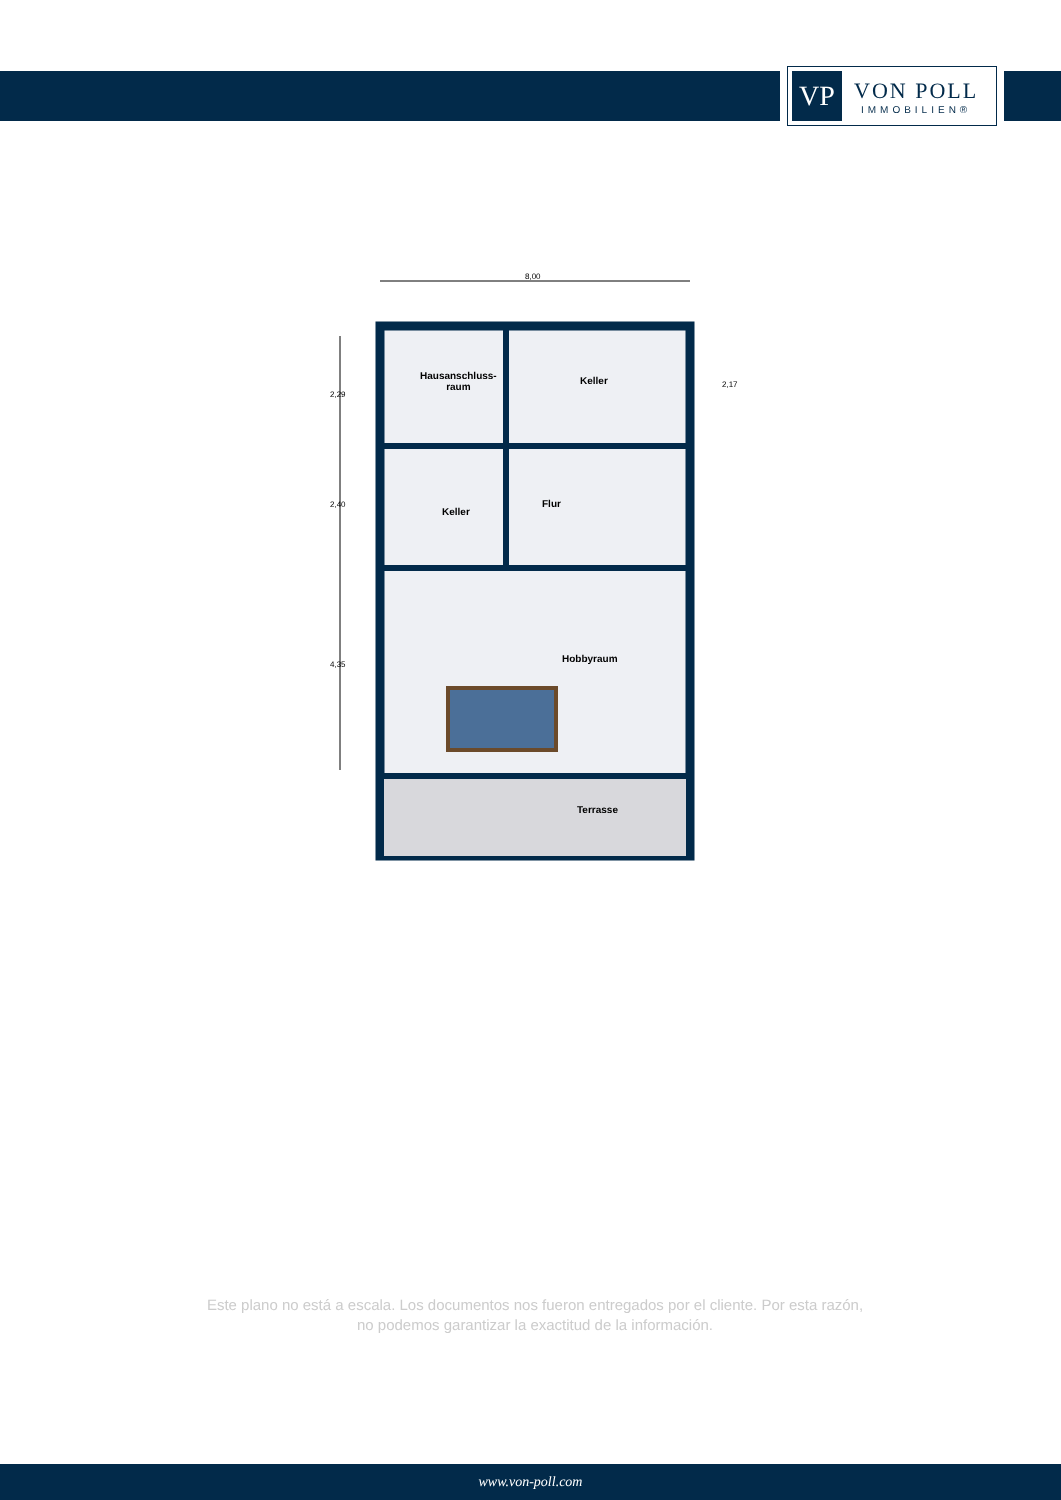VP
VON POLL
IMMOBILIEN®
8,00
2,29
2,40
4,35
2,17
Hausanschluss-
raum
Keller
Keller
Flur
Hobbyraum
Terrasse
Este plano no está a escala. Los documentos nos fueron entregados por el cliente. Por esta razón, no podemos garantizar la exactitud de la información.
www.von-poll.com